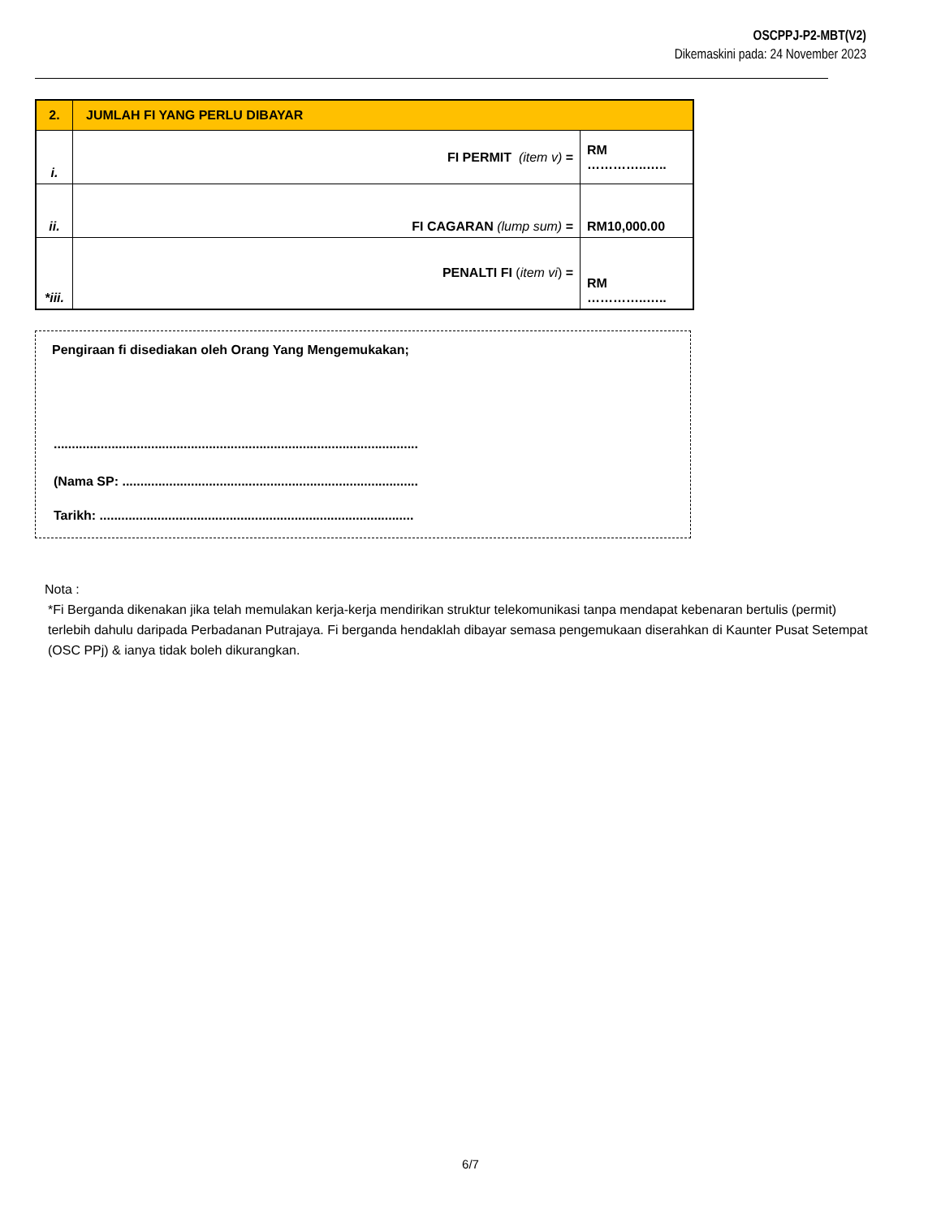OSCPPJ-P2-MBT(V2)
Dikemaskini pada: 24 November 2023
| 2. | JUMLAH FI YANG PERLU DIBAYAR | |
| i. | FI PERMIT (item v) = | RM …………..….. |
| ii. | FI CAGARAN (lump sum) = | RM10,000.00 |
| *iii. | PENALTI FI ( item vi ) = | RM …………..….. |
Pengiraan fi disediakan oleh Orang Yang Mengemukakan;
.....................................................................................................
(Nama SP: ..................................................................................
Tarikh: .......................................................................................
Nota :
*Fi Berganda dikenakan jika telah memulakan kerja-kerja mendirikan struktur telekomunikasi tanpa mendapat kebenaran bertulis (permit) terlebih dahulu daripada Perbadanan Putrajaya. Fi berganda hendaklah dibayar semasa pengemukaan diserahkan di Kaunter Pusat Setempat (OSC PPj) & ianya tidak boleh dikurangkan.
6/7